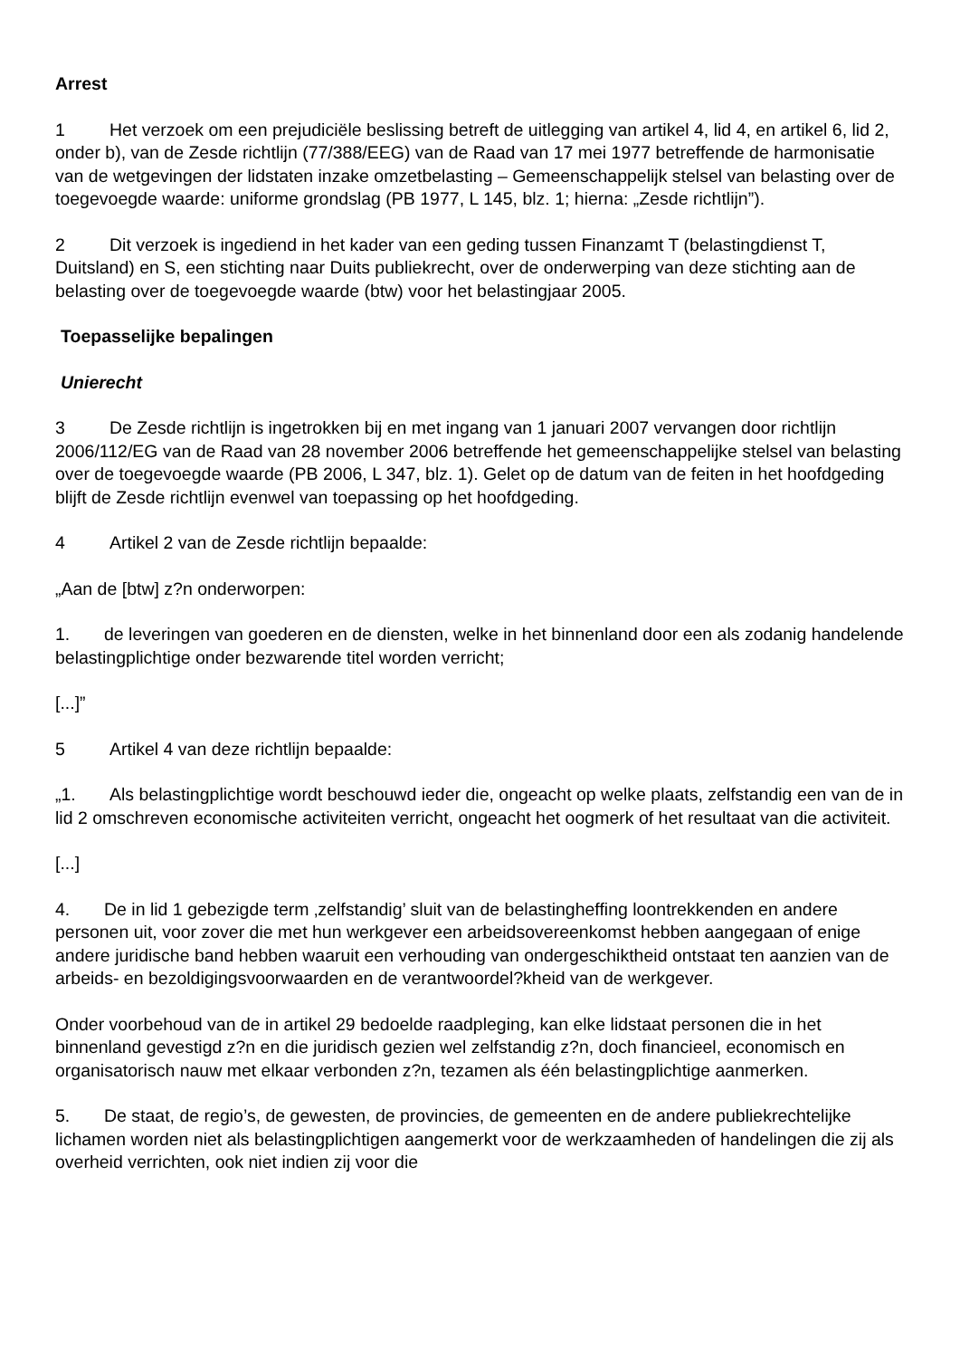Arrest
1 Het verzoek om een prejudiciële beslissing betreft de uitlegging van artikel 4, lid 4, en artikel 6, lid 2, onder b), van de Zesde richtlijn (77/388/EEG) van de Raad van 17 mei 1977 betreffende de harmonisatie van de wetgevingen der lidstaten inzake omzetbelasting – Gemeenschappelijk stelsel van belasting over de toegevoegde waarde: uniforme grondslag (PB 1977, L 145, blz. 1; hierna: „Zesde richtlijn”).
2 Dit verzoek is ingediend in het kader van een geding tussen Finanzamt T (belastingdienst T, Duitsland) en S, een stichting naar Duits publiekrecht, over de onderwerping van deze stichting aan de belasting over de toegevoegde waarde (btw) voor het belastingjaar 2005.
Toepasselijke bepalingen
Unierecht
3 De Zesde richtlijn is ingetrokken bij en met ingang van 1 januari 2007 vervangen door richtlijn 2006/112/EG van de Raad van 28 november 2006 betreffende het gemeenschappelijke stelsel van belasting over de toegevoegde waarde (PB 2006, L 347, blz. 1). Gelet op de datum van de feiten in het hoofdgeding blijft de Zesde richtlijn evenwel van toepassing op het hoofdgeding.
4 Artikel 2 van de Zesde richtlijn bepaalde:
„Aan de [btw] z?n onderworpen:
1. de leveringen van goederen en de diensten, welke in het binnenland door een als zodanig handelende belastingplichtige onder bezwarende titel worden verricht;
[...]”
5 Artikel 4 van deze richtlijn bepaalde:
„1. Als belastingplichtige wordt beschouwd ieder die, ongeacht op welke plaats, zelfstandig een van de in lid 2 omschreven economische activiteiten verricht, ongeacht het oogmerk of het resultaat van die activiteit.
[...]
4. De in lid 1 gebezigde term ‚zelfstandig’ sluit van de belastingheffing loontrekkenden en andere personen uit, voor zover die met hun werkgever een arbeidsovereenkomst hebben aangegaan of enige andere juridische band hebben waaruit een verhouding van ondergeschiktheid ontstaat ten aanzien van de arbeids- en bezoldigingsvoorwaarden en de verantwoordel?kheid van de werkgever.
Onder voorbehoud van de in artikel 29 bedoelde raadpleging, kan elke lidstaat personen die in het binnenland gevestigd z?n en die juridisch gezien wel zelfstandig z?n, doch financieel, economisch en organisatorisch nauw met elkaar verbonden z?n, tezamen als één belastingplichtige aanmerken.
5. De staat, de regio’s, de gewesten, de provincies, de gemeenten en de andere publiekrechtelijke lichamen worden niet als belastingplichtigen aangemerkt voor de werkzaamheden of handelingen die zij als overheid verrichten, ook niet indien zij voor die